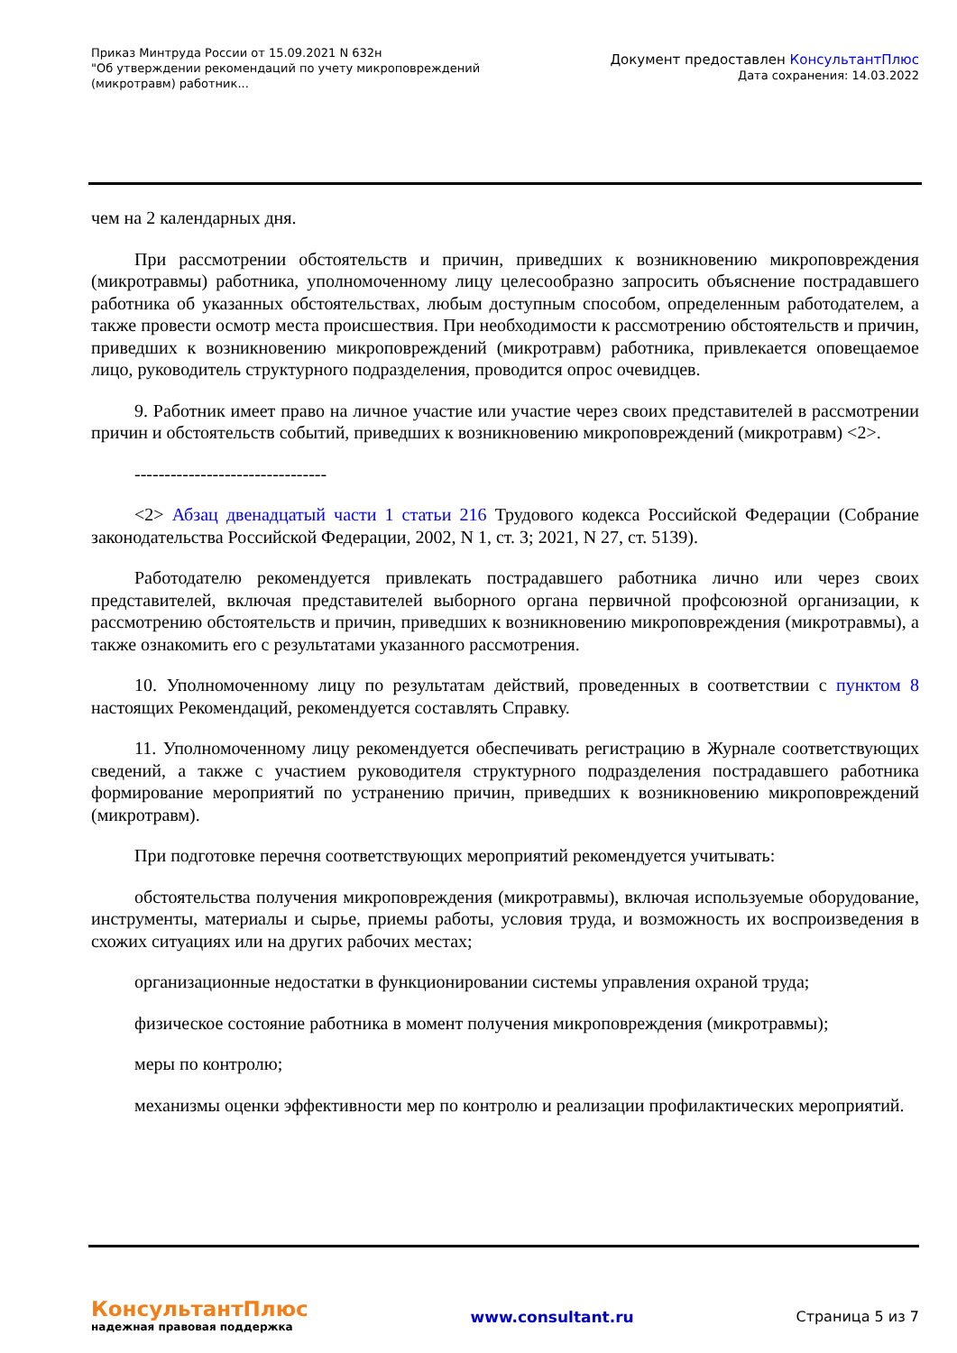Приказ Минтруда России от 15.09.2021 N 632н
"Об утверждении рекомендаций по учету микроповреждений
(микротравм) работник...
Документ предоставлен КонсультантПлюс
Дата сохранения: 14.03.2022
чем на 2 календарных дня.
При рассмотрении обстоятельств и причин, приведших к возникновению микроповреждения (микротравмы) работника, уполномоченному лицу целесообразно запросить объяснение пострадавшего работника об указанных обстоятельствах, любым доступным способом, определенным работодателем, а также провести осмотр места происшествия. При необходимости к рассмотрению обстоятельств и причин, приведших к возникновению микроповреждений (микротравм) работника, привлекается оповещаемое лицо, руководитель структурного подразделения, проводится опрос очевидцев.
9. Работник имеет право на личное участие или участие через своих представителей в рассмотрении причин и обстоятельств событий, приведших к возникновению микроповреждений (микротравм) <2>.
--------------------------------
<2> Абзац двенадцатый части 1 статьи 216 Трудового кодекса Российской Федерации (Собрание законодательства Российской Федерации, 2002, N 1, ст. 3; 2021, N 27, ст. 5139).
Работодателю рекомендуется привлекать пострадавшего работника лично или через своих представителей, включая представителей выборного органа первичной профсоюзной организации, к рассмотрению обстоятельств и причин, приведших к возникновению микроповреждения (микротравмы), а также ознакомить его с результатами указанного рассмотрения.
10. Уполномоченному лицу по результатам действий, проведенных в соответствии с пунктом 8 настоящих Рекомендаций, рекомендуется составлять Справку.
11. Уполномоченному лицу рекомендуется обеспечивать регистрацию в Журнале соответствующих сведений, а также с участием руководителя структурного подразделения пострадавшего работника формирование мероприятий по устранению причин, приведших к возникновению микроповреждений (микротравм).
При подготовке перечня соответствующих мероприятий рекомендуется учитывать:
обстоятельства получения микроповреждения (микротравмы), включая используемые оборудование, инструменты, материалы и сырье, приемы работы, условия труда, и возможность их воспроизведения в схожих ситуациях или на других рабочих местах;
организационные недостатки в функционировании системы управления охраной труда;
физическое состояние работника в момент получения микроповреждения (микротравмы);
меры по контролю;
механизмы оценки эффективности мер по контролю и реализации профилактических мероприятий.
КонсультантПлюс
надежная правовая поддержка
www.consultant.ru Страница 5 из 7